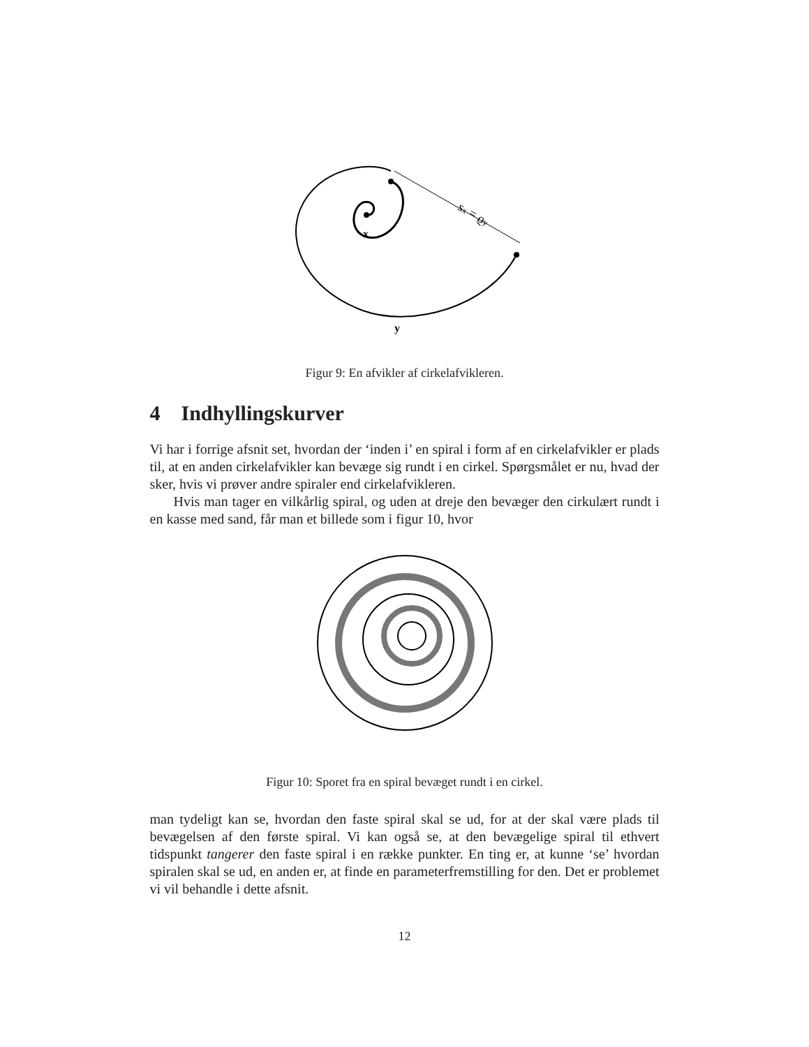sx = ϱy
x
y
Figur 9: En afvikler af cirkelafvikleren.
4 Indhyllingskurver
Vi har i forrige afsnit set, hvordan der ‘inden i’ en spiral i form af en cirkelafvikler er plads til, at en anden cirkelafvikler kan bevæge sig rundt i en cirkel. Spørgsmålet er nu, hvad der sker, hvis vi prøver andre spiraler end cirkelafvikleren.
Hvis man tager en vilkårlig spiral, og uden at dreje den bevæger den cirkulært rundt i en kasse med sand, får man et billede som i figur 10, hvor
Figur 10: Sporet fra en spiral bevæget rundt i en cirkel.
man tydeligt kan se, hvordan den faste spiral skal se ud, for at der skal være plads til bevægelsen af den første spiral. Vi kan også se, at den bevægelige spiral til ethvert tidspunkt tangerer den faste spiral i en række punkter. En ting er, at kunne ‘se’ hvordan spiralen skal se ud, en anden er, at finde en parameterfremstilling for den. Det er problemet vi vil behandle i dette afsnit.
12